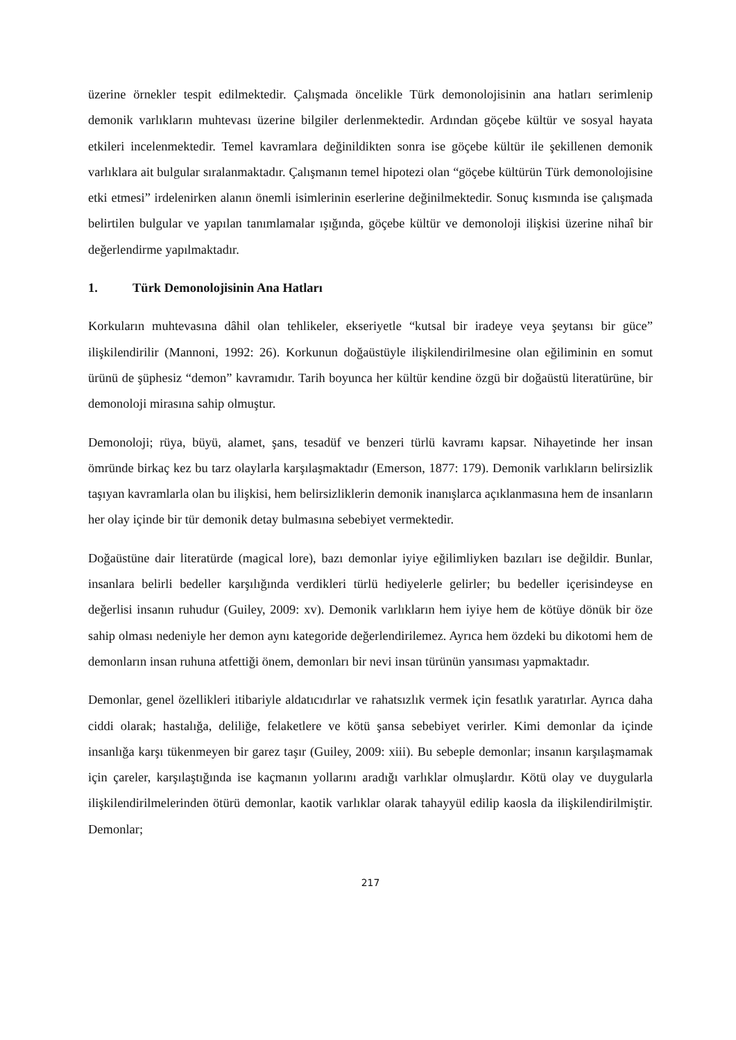üzerine örnekler tespit edilmektedir. Çalışmada öncelikle Türk demonolojisinin ana hatları serimlenip demonik varlıkların muhtevası üzerine bilgiler derlenmektedir. Ardından göçebe kültür ve sosyal hayata etkileri incelenmektedir. Temel kavramlara değinildikten sonra ise göçebe kültür ile şekillenen demonik varlıklara ait bulgular sıralanmaktadır. Çalışmanın temel hipotezi olan “göçebe kültürün Türk demonolojisine etki etmesi” irdelenirken alanın önemli isimlerinin eserlerine değinilmektedir. Sonuç kısmında ise çalışmada belirtilen bulgular ve yapılan tanımlamalar ışığında, göçebe kültür ve demonoloji ilişkisi üzerine nihaî bir değerlendirme yapılmaktadır.
1. Türk Demonolojisinin Ana Hatları
Korkuların muhtevasına dâhil olan tehlikeler, ekseriyetle “kutsal bir iradeye veya şeytansı bir güce” ilişkilendirilir (Mannoni, 1992: 26). Korkunun doğaüstüyle ilişkilendirilmesine olan eğiliminin en somut ürünü de şüphesiz “demon” kavramıdır. Tarih boyunca her kültür kendine özgü bir doğaüstü literatürüne, bir demonoloji mirasına sahip olmuştur.
Demonoloji; rüya, büyü, alamet, şans, tesadüf ve benzeri türlü kavramı kapsar. Nihayetinde her insan ömründe birkaç kez bu tarz olaylarla karşılaşmaktadır (Emerson, 1877: 179). Demonik varlıkların belirsizlik taşıyan kavramlarla olan bu ilişkisi, hem belirsizliklerin demonik inanışlarca açıklanmasına hem de insanların her olay içinde bir tür demonik detay bulmasına sebebiyet vermektedir.
Doğaüstüne dair literatürde (magical lore), bazı demonlar iyiye eğilimliyken bazıları ise değildir. Bunlar, insanlara belirli bedeller karşılığında verdikleri türlü hediyelerle gelirler; bu bedeller içerisindeyse en değerlisi insanın ruhudur (Guiley, 2009: xv). Demonik varlıkların hem iyiye hem de kötüye dönük bir öze sahip olması nedeniyle her demon aynı kategoride değerlendirilemez. Ayrıca hem özdeki bu dikotomi hem de demonların insan ruhuna atfettiği önem, demonları bir nevi insan türünün yansıması yapmaktadır.
Demonlar, genel özellikleri itibariyle aldatıcıdırlar ve rahatsızlık vermek için fesatlık yaratırlar. Ayrıca daha ciddi olarak; hastalığa, deliliğe, felaketlere ve kötü şansa sebebiyet verirler. Kimi demonlar da içinde insanlığa karşı tükenmeyen bir garez taşır (Guiley, 2009: xiii). Bu sebeple demonlar; insanın karşılaşmamak için çareler, karşılaştığında ise kaçmanın yollarını aradığı varlıklar olmuşlardır. Kötü olay ve duygularla ilişkilendirilmelerinden ötürü demonlar, kaotik varlıklar olarak tahayyül edilip kaosla da ilişkilendirilmiştir. Demonlar;
217